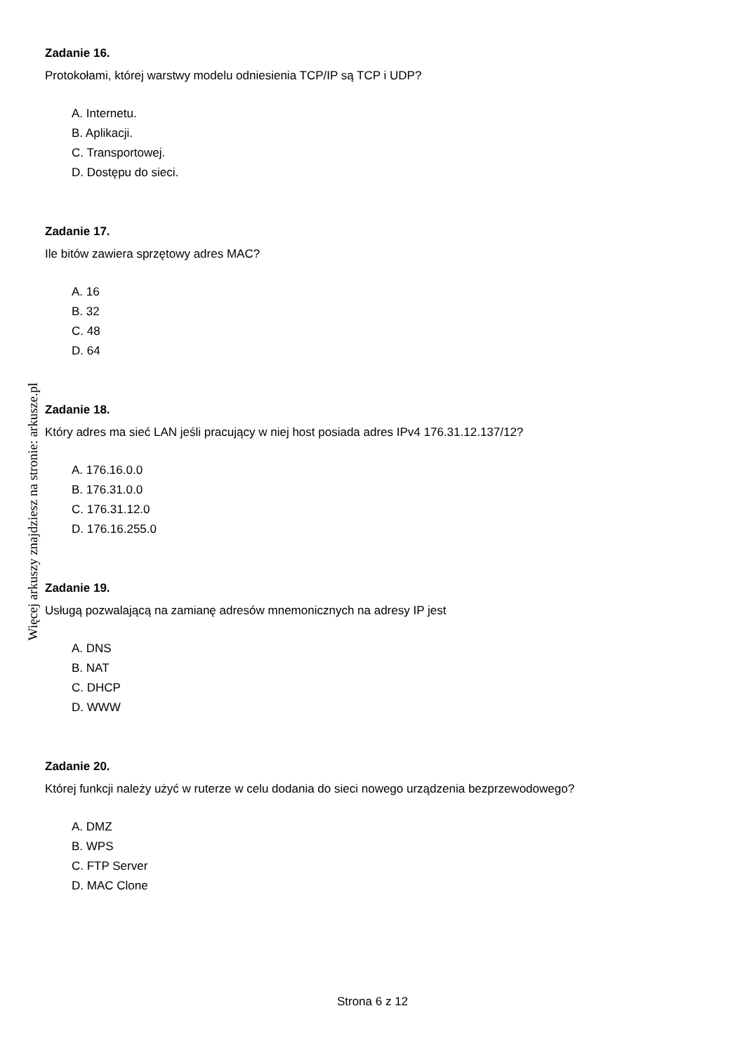Zadanie 16.
Protokołami, której warstwy modelu odniesienia TCP/IP są TCP i UDP?
A. Internetu.
B. Aplikacji.
C. Transportowej.
D. Dostępu do sieci.
Zadanie 17.
Ile bitów zawiera sprzętowy adres MAC?
A. 16
B. 32
C. 48
D. 64
Zadanie 18.
Który adres ma sieć LAN jeśli pracujący w niej host posiada adres IPv4 176.31.12.137/12?
A. 176.16.0.0
B. 176.31.0.0
C. 176.31.12.0
D. 176.16.255.0
Zadanie 19.
Usługą pozwalającą na zamianę adresów mnemonicznych na adresy IP jest
A. DNS
B. NAT
C. DHCP
D. WWW
Zadanie 20.
Której funkcji należy użyć w ruterze w celu dodania do sieci nowego urządzenia bezprzewodowego?
A. DMZ
B. WPS
C. FTP Server
D. MAC Clone
Więcej arkuszy znajdziesz na stronie: arkusze.pl
Strona 6 z 12